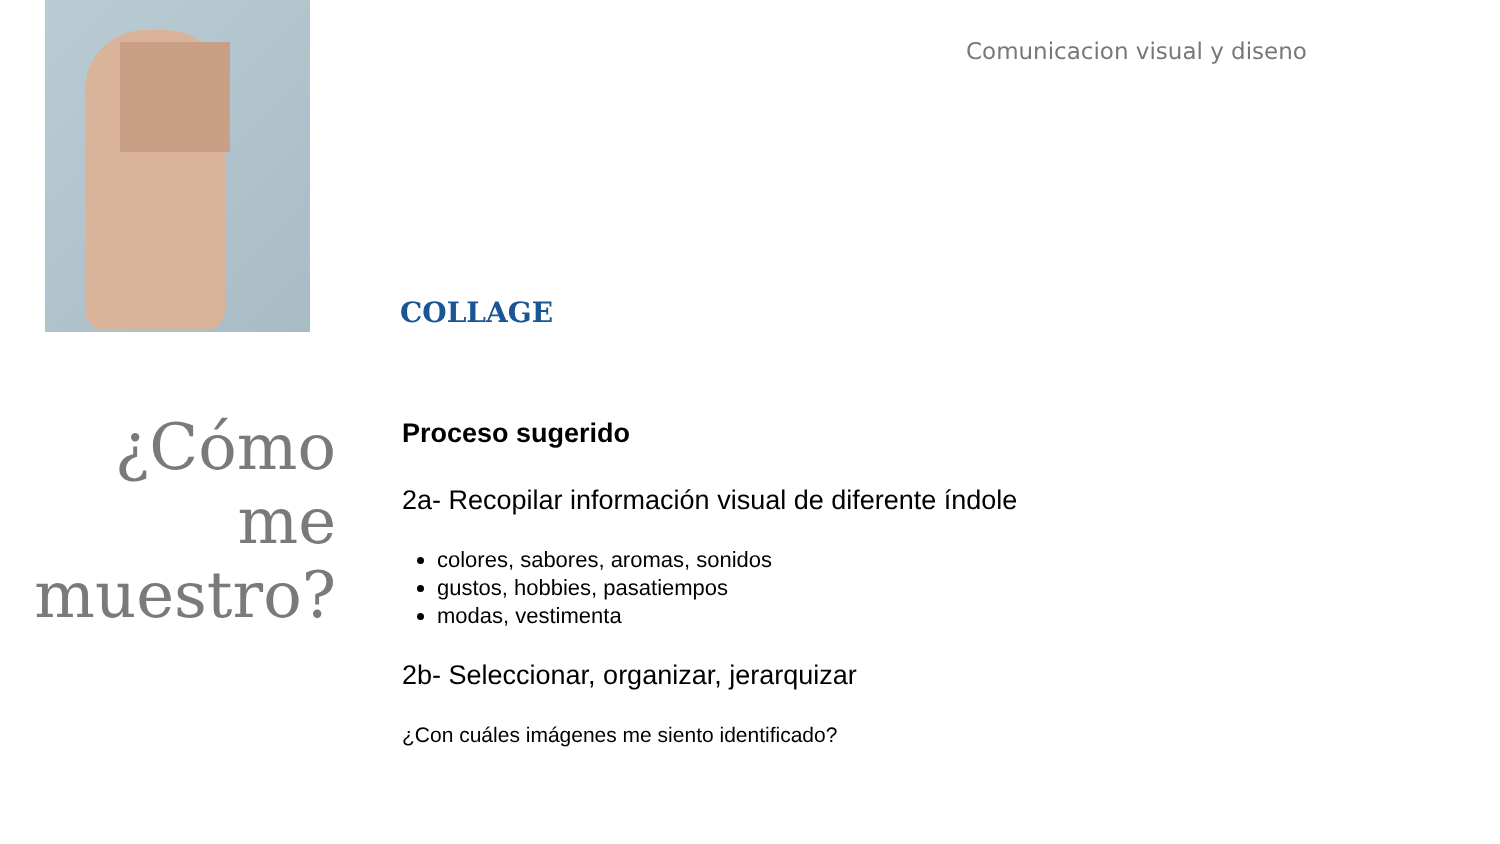Comunicacion visual y diseno
COLLAGE
¿Cómo me muestro?
Proceso sugerido
2a- Recopilar información visual de diferente índole
colores, sabores, aromas, sonidos
gustos, hobbies, pasatiempos
modas, vestimenta
2b- Seleccionar, organizar, jerarquizar
¿Con cuáles imágenes me siento identificado?